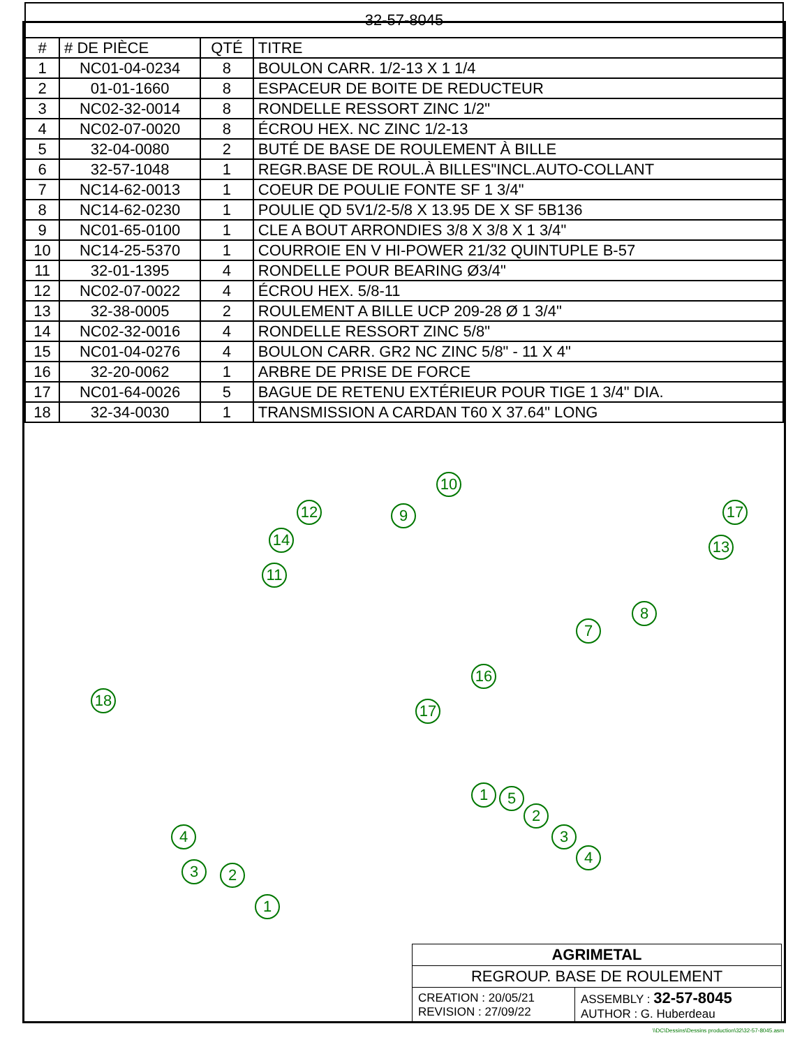| 32-57-8045 | | | |
| # | # DE PIÈCE | QTÉ | TITRE |
| 1 | NC01-04-0234 | 8 | BOULON CARR. 1/2-13 X 1 1/4 |
| 2 | 01-01-1660 | 8 | ESPACEUR DE BOITE DE REDUCTEUR |
| 3 | NC02-32-0014 | 8 | RONDELLE RESSORT ZINC 1/2" |
| 4 | NC02-07-0020 | 8 | ÉCROU HEX. NC ZINC 1/2-13 |
| 5 | 32-04-0080 | 2 | BUTÉ DE BASE DE ROULEMENT À BILLE |
| 6 | 32-57-1048 | 1 | REGR.BASE DE ROUL.À BILLES"INCL.AUTO-COLLANT |
| 7 | NC14-62-0013 | 1 | COEUR DE POULIE FONTE SF 1 3/4" |
| 8 | NC14-62-0230 | 1 | POULIE QD 5V1/2-5/8 X 13.95 DE X SF 5B136 |
| 9 | NC01-65-0100 | 1 | CLE A BOUT ARRONDIES 3/8 X 3/8 X 1 3/4" |
| 10 | NC14-25-5370 | 1 | COURROIE EN V HI-POWER 21/32 QUINTUPLE B-57 |
| 11 | 32-01-1395 | 4 | RONDELLE POUR BEARING Ø3/4" |
| 12 | NC02-07-0022 | 4 | ÉCROU HEX. 5/8-11 |
| 13 | 32-38-0005 | 2 | ROULEMENT A BILLE UCP 209-28 Ø 1 3/4" |
| 14 | NC02-32-0016 | 4 | RONDELLE RESSORT ZINC 5/8" |
| 15 | NC01-04-0276 | 4 | BOULON CARR. GR2 NC ZINC 5/8" - 11 X 4" |
| 16 | 32-20-0062 | 1 | ARBRE DE PRISE DE FORCE |
| 17 | NC01-64-0026 | 5 | BAGUE DE RETENU EXTÉRIEUR POUR TIGE 1 3/4" DIA. |
| 18 | 32-34-0030 | 1 | TRANSMISSION A CARDAN T60 X 37.64" LONG |
10
12 9
14
11
17
13
8
7
16
17
18
1 5
2
3
4
4
3 2
1
| AGRIMETAL | |
| REGROUP. BASE DE ROULEMENT | |
| CREATION : 20/05/21 REVISION : 27/09/22 | ASSEMBLY : 32-57-8045 AUTHOR : G. Huberdeau |
\\DC\Dessins\Dessins production\32\32-57-8045.asm